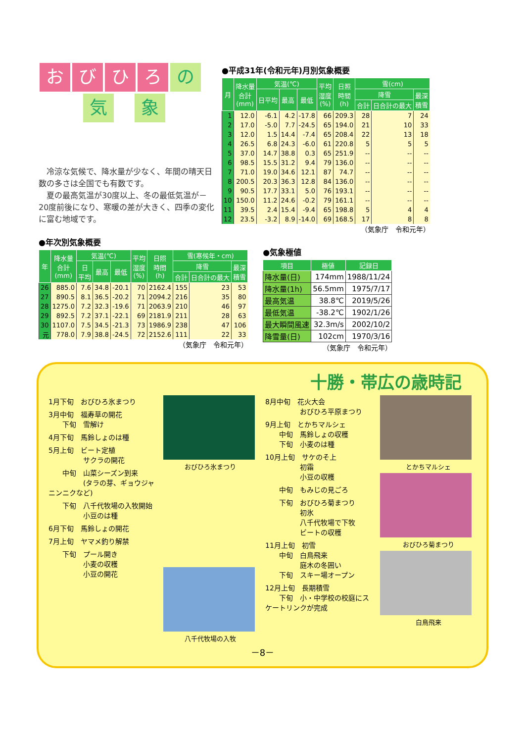おびひろ の
気象
　冷涼な気候で、降水量が少なく、年間の晴天日数の多さは全国でも有数です。
　夏の最高気温が30度以上、冬の最低気温が－20度前後になり、寒暖の差が大きく、四季の変化に富む地域です。
●平成31年(令和元年)月別気象概要
| 月 | 降水量 合計 (mm) | 気温(℃) | | | 平均 湿度 (%) | 日照 時間 (h) | 雪(cm) | | |
| --- | --- | --- | --- | --- | --- | --- | --- | --- | --- |
| | | 日平均 | 最高 | 最低 | | | 降雪 | | 最深 積雪 |
| | | | | | | | 合計 | 日合計の最大 | |
| 1 | 12.0 | -6.1 | 4.2 | -17.8 | 66 | 209.3 | 28 | 7 | 24 |
| 2 | 17.0 | -5.0 | 7.7 | -24.5 | 65 | 194.0 | 21 | 10 | 33 |
| 3 | 12.0 | 1.5 | 14.4 | -7.4 | 65 | 208.4 | 22 | 13 | 18 |
| 4 | 26.5 | 6.8 | 24.3 | -6.0 | 61 | 220.8 | 5 | 5 | 5 |
| 5 | 37.0 | 14.7 | 38.8 | 0.3 | 65 | 251.9 | -- | -- | -- |
| 6 | 98.5 | 15.5 | 31.2 | 9.4 | 79 | 136.0 | -- | -- | -- |
| 7 | 71.0 | 19.0 | 34.6 | 12.1 | 87 | 74.7 | -- | -- | -- |
| 8 | 200.5 | 20.3 | 36.3 | 12.8 | 84 | 136.0 | -- | -- | -- |
| 9 | 90.5 | 17.7 | 33.1 | 5.0 | 76 | 193.1 | -- | -- | -- |
| 10 | 150.0 | 11.2 | 24.6 | -0.2 | 79 | 161.1 | -- | -- | -- |
| 11 | 39.5 | 2.4 | 15.4 | -9.4 | 65 | 198.8 | 5 | 4 | 4 |
| 12 | 23.5 | -3.2 | 8.9 | -14.0 | 69 | 168.5 | 17 | 8 | 8 |
（気象庁　令和元年）
●年次別気象概要
| 年 | 降水量 合計 (mm) | 気温(℃) | | | 平均 湿度 (%) | 日照 時間 (h) | 雪(寒候年・cm) | | |
| --- | --- | --- | --- | --- | --- | --- | --- | --- | --- |
| | | 日 平均 | 最高 | 最低 | | | 降雪 | | 最深 積雪 |
| | | | | | | | 合計 | 日合計の最大 | |
| 26 | 885.0 | 7.6 | 34.8 | -20.1 | 70 | 2162.4 | 155 | 23 | 53 |
| 27 | 890.5 | 8.1 | 36.5 | -20.2 | 71 | 2094.2 | 216 | 35 | 80 |
| 28 | 1275.0 | 7.2 | 32.3 | -19.6 | 71 | 2063.9 | 210 | 46 | 97 |
| 29 | 892.5 | 7.2 | 37.1 | -22.1 | 69 | 2181.9 | 211 | 28 | 63 |
| 30 | 1107.0 | 7.5 | 34.5 | -21.3 | 73 | 1986.9 | 238 | 47 | 106 |
| 元 | 778.0 | 7.9 | 38.8 | -24.5 | 72 | 2152.6 | 111 | 22 | 33 |
（気象庁　令和元年）
●気象極値
| 項目 | 極値 | 記録日 |
| --- | --- | --- |
| 降水量(日) | 174mm | 1988/11/24 |
| 降水量(1h) | 56.5mm | 1975/7/17 |
| 最高気温 | 38.8℃ | 2019/5/26 |
| 最低気温 | -38.2℃ | 1902/1/26 |
| 最大瞬間風速 | 32.3m/s | 2002/10/2 |
| 降雪量(日) | 102cm | 1970/3/16 |
（気象庁　令和元年）
十勝・帯広の歳時記
1月下旬　おびひろ氷まつり
3月中旬　福寿草の開花
　　下旬　雪解け
4月下旬　馬鈴しょのは種
5月上旬　ビート定植
　　　　　サクラの開花
　　中旬　山菜シーズン到来
　　　　　(タラの芽、ギョウジャニンニクなど)
　　下旬　八千代牧場の入牧開始
　　　　　小豆のは種
6月下旬　馬鈴しょの開花
7月上旬　ヤマメ釣り解禁
　　下旬　プール開き
　　　　　小麦の収穫
　　　　　小豆の開花
おびひろ氷まつり
八千代牧場の入牧
8月中旬　花火大会
　　　　　おびひろ平原まつり
9月上旬　とかちマルシェ
　　中旬　馬鈴しょの収穫
　　下旬　小麦のは種
10月上旬　サケのそ上
　　　　　初霜
　　　　　小豆の収穫
　　中旬　もみじの見ごろ
　　下旬　おびひろ菊まつり
　　　　　初氷
　　　　　八千代牧場で下牧
　　　　　ビートの収穫
11月上旬　初雪
　　中旬　白鳥飛来
　　　　　庭木の冬囲い
　　下旬　スキー場オープン
12月上旬　長期積雪
　　下旬　小・中学校の校庭にスケートリンクが完成
とかちマルシェ
おびひろ菊まつり
白鳥飛来
－8－